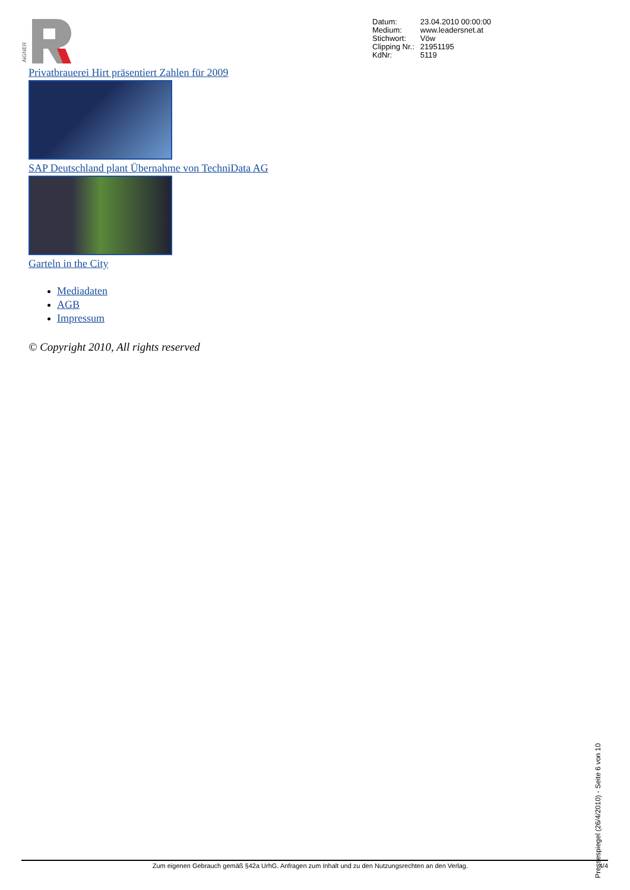AiGNER
| Datum: | 23.04.2010 00:00:00 |
| Medium: | www.leadersnet.at |
| Stichwort: | Vöw |
| Clipping Nr.: | 21951195 |
| KdNr: | 5119 |
Privatbrauerei Hirt präsentiert Zahlen für 2009
SAP Deutschland plant Übernahme von TechniData AG
Garteln in the City
Mediadaten
AGB
Impressum
© Copyright 2010, All rights reserved
Zum eigenen Gebrauch gemäß §42a UrhG. Anfragen zum Inhalt und zu den Nutzungsrechten an den Verlag. 4/4
Pressespiegel (26/4/2010) - Seite 6 von 10